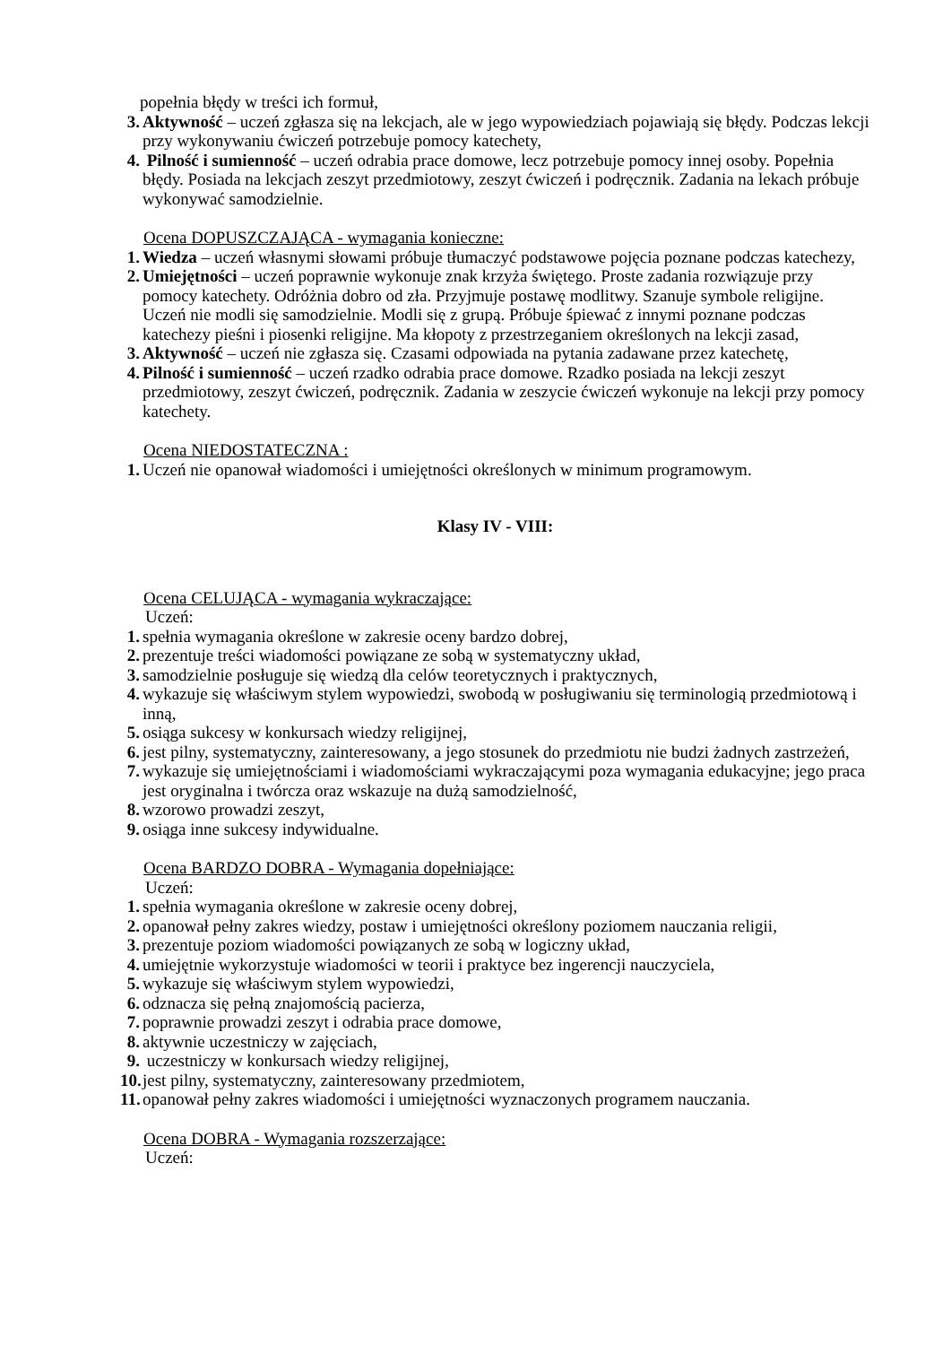popełnia błędy w treści ich formuł,
3. Aktywność – uczeń zgłasza się na lekcjach, ale w jego wypowiedziach pojawiają się błędy. Podczas lekcji przy wykonywaniu ćwiczeń potrzebuje pomocy katechety,
4. Pilność i sumienność – uczeń odrabia prace domowe, lecz potrzebuje pomocy innej osoby. Popełnia błędy. Posiada na lekcjach zeszyt przedmiotowy, zeszyt ćwiczeń i podręcznik. Zadania na lekach próbuje wykonywać samodzielnie.
Ocena DOPUSZCZAJĄCA - wymagania konieczne:
1. Wiedza – uczeń własnymi słowami próbuje tłumaczyć podstawowe pojęcia poznane podczas katechezy,
2. Umiejętności – uczeń poprawnie wykonuje znak krzyża świętego. Proste zadania rozwiązuje przy pomocy katechety. Odróżnia dobro od zła. Przyjmuje postawę modlitwy. Szanuje symbole religijne. Uczeń nie modli się samodzielnie. Modli się z grupą. Próbuje śpiewać z innymi poznane podczas katechezy pieśni i piosenki religijne. Ma kłopoty z przestrzeganiem określonych na lekcji zasad,
3. Aktywność – uczeń nie zgłasza się. Czasami odpowiada na pytania zadawane przez katechetę,
4. Pilność i sumienność – uczeń rzadko odrabia prace domowe. Rzadko posiada na lekcji zeszyt przedmiotowy, zeszyt ćwiczeń, podręcznik. Zadania w zeszycie ćwiczeń wykonuje na lekcji przy pomocy katechety.
Ocena NIEDOSTATECZNA :
1. Uczeń nie opanował wiadomości i umiejętności określonych w minimum programowym.
Klasy IV - VIII:
Ocena CELUJĄCA - wymagania wykraczające:
Uczeń:
1. spełnia wymagania określone w zakresie oceny bardzo dobrej,
2. prezentuje treści wiadomości powiązane ze sobą w systematyczny układ,
3. samodzielnie posługuje się wiedzą dla celów teoretycznych i praktycznych,
4. wykazuje się właściwym stylem wypowiedzi, swobodą w posługiwaniu się terminologią przedmiotową i inną,
5. osiąga sukcesy w konkursach wiedzy religijnej,
6. jest pilny, systematyczny, zainteresowany, a jego stosunek do przedmiotu nie budzi żadnych zastrzeżeń,
7. wykazuje się umiejętnościami i wiadomościami wykraczającymi poza wymagania edukacyjne; jego praca jest oryginalna i twórcza oraz wskazuje na dużą samodzielność,
8. wzorowo prowadzi zeszyt,
9. osiąga inne sukcesy indywidualne.
Ocena BARDZO DOBRA - Wymagania dopełniające:
Uczeń:
1. spełnia wymagania określone w zakresie oceny dobrej,
2. opanował pełny zakres wiedzy, postaw i umiejętności określony poziomem nauczania religii,
3. prezentuje poziom wiadomości powiązanych ze sobą w logiczny układ,
4. umiejętnie wykorzystuje wiadomości w teorii i praktyce bez ingerencji nauczyciela,
5. wykazuje się właściwym stylem wypowiedzi,
6. odznacza się pełną znajomością pacierza,
7. poprawnie prowadzi zeszyt i odrabia prace domowe,
8. aktywnie uczestniczy w zajęciach,
9. uczestniczy w konkursach wiedzy religijnej,
10. jest pilny, systematyczny, zainteresowany przedmiotem,
11. opanował pełny zakres wiadomości i umiejętności wyznaczonych programem nauczania.
Ocena DOBRA - Wymagania rozszerzające:
Uczeń: